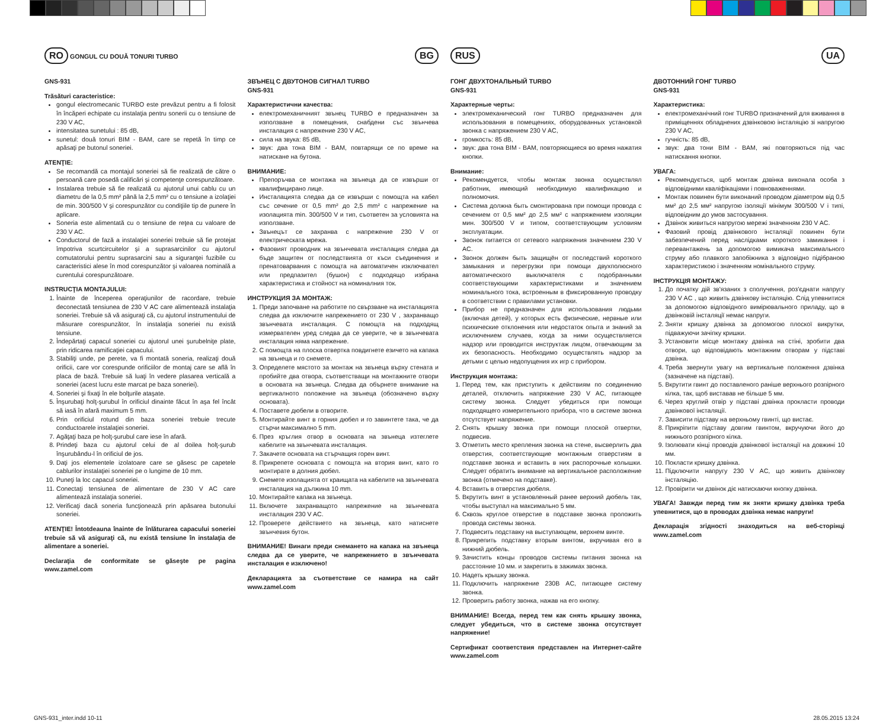RO GONGUL CU DOUĂ TONURI TURBO
GNS-931
Trăsături caracteristice:
gongul electromecanic TURBO este prevăzut pentru a fi folosit în încăperi echipate cu instalaţia pentru sonerii cu o tensiune de 230 V AC,
intensitatea sunetului : 85 dB,
sunetul: două tonuri BIM - BAM, care se repetă în timp ce apăsaţi pe butonul soneriei.
ATENŢIE:
Se recomandă ca montajul soneriei să fie realizată de către o persoană care posedă calificări şi competenţe corespunzătoare.
Instalarea trebuie să fie realizată cu ajutorul unui cablu cu un diametru de la 0,5 mm² până la 2,5 mm² cu o tensiune a izolaţiei de min. 300/500 V şi corespunzător cu condiţiile tip de punere în aplicare.
Soneria este alimentată cu o tensiune de reţea cu valoare de 230 V AC.
Conductorul de fază a instalaţiei soneriei trebuie să fie protejat împotriva scurtcircuitelor şi a suprasarcinilor cu ajutorul comutatorului pentru suprasarcini sau a siguranţei fuzibile cu caracteristici alese în mod corespunzător şi valoarea nominală a curentului corespunzătoare.
INSTRUCŢIA MONTAJULUI:
1. Înainte de începerea operaţiunilor de racordare, trebuie deconectată tensiunea de 230 V AC care alimentează instalaţia soneriei. Trebuie să vă asiguraţi că, cu ajutorul instrumentului de măsurare corespunzător, în instalaţia soneriei nu există tensiune.
2. Îndepărtaţi capacul soneriei cu ajutorul unei şurubelniţe plate, prin ridicarea ramificaţiei capacului.
3. Stabiliţi unde, pe perete, va fi montată soneria, realizaţi două orificii, care vor corespunde orificiilor de montaj care se află în placa de bază. Trebuie să luaţi în vedere plasarea verticală a soneriei (acest lucru este marcat pe baza soneriei).
4. Soneriei şi fixaţi în ele bolţurile ataşate.
5. Înşurubaţi holţ-şurubul în orificiul dinainte făcut în aşa fel încât să iasă în afară maximum 5 mm.
6. Prin orificiul rotund din baza soneriei trebuie trecute conductoarele instalaţiei soneriei.
7. Agăţaţi baza pe holţ-şurubul care iese în afară.
8. Prindeţi baza cu ajutorul celui de al doilea holţ-şurub înşurubându-l în orificiul de jos.
9. Daţi jos elementele izolatoare care se găsesc pe capetele cablurilor instalaţiei soneriei pe o lungime de 10 mm.
10. Puneţi la loc capacul soneriei.
11. Conectaţi tensiunea de alimentare de 230 V AC care alimentează instalaţia soneriei.
12. Verificaţi dacă soneria funcţionează prin apăsarea butonului soneriei.
ATENŢIE! Întotdeauna înainte de înlăturarea capacului soneriei trebuie să vă asiguraţi că, nu există tensiune în instalaţia de alimentare a soneriei.
Declaraţia de conformitate se găseşte pe pagina www.zamel.com
BG
ЗВЪНЕЦ С ДВУТОНОВ СИГНАЛ TURBO
GNS-931
Характеристични качества:
електромеханичният звънец TURBO е предназначен за използване в помещения, снабдени със звънчева инсталация с напрежение 230 V AC,
сила на звука: 85 dB,
звук: два тона BIM - BAM, повтарящи се по време на натискане на бутона.
ВНИМАНИЕ:
Препоръчва се монтажа на звънеца да се извърши от квалифицирано лице.
Инсталацията следва да се извърши с помощта на кабел със сечение от 0,5 mm² до 2,5 mm² с напрежение на изолацията min. 300/500 V и тип, съответен за условията на използване.
Звънецът се захранва с напрежение 230 V от електрическата мрежа.
Фазовият проводник на звънчевата инсталация следва да бъде защитен от последствията от къси съединения и пренатоварвания с помощта на автоматичен изключвател или предпазител (бушон) с подходящо избрана характеристика и стойност на номиналния ток.
ИНСТРУКЦИЯ ЗА МОНТАЖ:
1. Преди започване на работите по свързване на инсталацията следва да изключите напрежението от 230 V , захранващо звънчевата инсталация. С помощта на подходящ измервателен уред следва да се уверите, че в звънчевата инсталация няма напрежение.
2. С помощта на плоска отвертка повдигнете езичето на капака на звънеца и го снемете.
3. Определете мястото за монтаж на звънеца върху стената и пробийте два отвора, съответстващи на монтажните отвори в основата на звънеца. Следва да обърнете внимание на вертикалното положение на звънеца (обозначено върху основата).
4. Поставете дюбели в отворите.
5. Монтирайте винт в горния дюбел и го завинтете така, че да стърчи максимално 5 mm.
6. През кръглия отвор в основата на звънеца изтеглете кабелите на звънчевата инсталация.
7. Закачете основата на стърчащия горен винт.
8. Прикрепете основата с помощта на втория винт, като го монтирате в долния дюбел.
9. Снемете изолацията от краищата на кабелите на звънчевата инсталация на дължина 10 mm.
10. Монтирайте капака на звънеца.
11. Включете захранващото напрежение на звънчевата инсталация 230 V AC.
12. Проверете действието на звънеца, като натиснете звънчевия бутон.
ВНИМАНИЕ! Винаги преди снемането на капака на звънеца следва да се уверите, че напрежението в звънчевата инсталация е изключено!
Декларацията за съответствие се намира на сайт www.zamel.com
RUS
ГОНГ ДВУХТОНАЛЬНЫЙ TURBO
GNS-931
Характерные черты:
электромеханический гонг TURBO предназначен для использования в помещениях, оборудованных установкой звонка с напряжением 230 V AC,
громкость: 85 dB,
звук: два тона BIM - BAM, повторяющиеся во время нажатия кнопки.
Внимание:
Рекомендуется, чтобы монтаж звонка осуществлял работник, имеющий необходимую квалификацию и полномочия.
Система должна быть смонтирована при помощи провода с сечением от 0,5 мм² до 2,5 мм² с напряжением изоляции мин. 300/500 V и типом, соответствующим условиям эксплуатации.
Звонок питается от сетевого напряжения значением 230 V AC.
Звонок должен быть защищён от последствий короткого замыкания и перегрузки при помощи двухполюсного автоматического выключателя с подобранными соответствующими характеристиками и значением номинального тока, встроенным в фиксированную проводку в соответствии с правилами установки.
Прибор не предназначен для использования людьми (включая детей), у которых есть физические, нервные или психические отклонения или недостаток опыта и знаний за исключением случаев, когда за ними осуществляется надзор или проводится инструктаж лицом, отвечающим за их безопасность. Необходимо осуществлять надзор за детьми с целью недопущения их игр с прибором.
Инструкция монтажа:
1. Перед тем, как приступить к действиям по соединению деталей, отключить напряжение 230 V AC, питающее систему звонка. Следует убедиться при помощи подходящего измерительного прибора, что в системе звонка отсутствует напряжение.
2. Снять крышку звонка при помощи плоской отвертки, подвесив.
3. Отметить место крепления звонка на стене, высверлить два отверстия, соответствующие монтажным отверстиям в подставке звонка и вставить в них распорочные колышки. Следует обратить внимание на вертикальное расположение звонка (отмечено на подставке).
4. Вставить в отверстия дюбеля.
5. Вкрутить винт в установленный ранее верхний дюбель так, чтобы выступал на максимально 5 мм.
6. Сквозь круглое отверстие в подставке звонка проложить провода системы звонка.
7. Подвесить подставку на выступающем, верхнем винте.
8. Прикрепить подставку вторым винтом, вкручивая его в нижний дюбель.
9. Зачистить концы проводов системы питания звонка на расстояние 10 мм. и закрепить в зажимах звонка.
10. Надеть крышку звонка.
11. Подключить напряжение 230В AC, питающее систему звонка.
12. Проверить работу звонка, нажав на его кнопку.
ВНИМАНИЕ! Всегда, перед тем как снять крышку звонка, следует убедиться, что в системе звонка отсутствует напряжение!
Сертификат соответствия представлен на Интернет-сайте www.zamel.com
UA
ДВОТОННИЙ ГОНГ TURBO
GNS-931
Характеристика:
електромеханічний гонг TURBO призначений для вживання в приміщеннях обладнених дзвінковою інсталяцію зі напругою 230 V AC,
гучність: 85 dB,
звук: два тони BIM - BAM, які повторяються під час натискання кнопки.
УВАГА:
Рекомендується, щоб монтаж дзвінка виконала особа з відповідними кваліфікаціями і повноваженнями.
Монтаж повинен бути виконаний проводом діаметром від 0,5 мм² до 2,5 мм² напругою ізоляції мінімум 300/500 V і типі, відповідним до умов застосування.
Дзвінок живиться напругою мережі значенням 230 V AC.
Фазовий провід дзвінкового інсталяції повинен бути забезпечений перед наслідками короткого замикання і перевантажень за допомогою вимикача максимального струму або плавкого запобіжника з відповідно підібраною характеристикою і значенням номінального струму.
ІНСТРУКЦІЯ МОНТАЖУ:
1. До початку дій зв'язаних з сполучення, роз'єднати напругу 230 V AC , що живить дзвінкову інсталяцію. Слід упевнитися за допомогою відповідного вимірювального приладу, що в дзвінковій інсталяції немає напруги.
2. Зняти кришку дзвінка за допомогою плоскої викрутки, підважуючи зачіпку кришки.
3. Установити місце монтажу дзвінка на стіні, зробити два отвори, що відповідають монтажним отворам у підставі дзвінка.
4. Треба звернути увагу на вертикальне положення дзвінка (зазначене на підставі).
5. Вкрутити гвинт до поставленого раніше верхнього розпірного кілка, так, щоб виставав не більше 5 мм.
6. Через круглий отвір у підставі дзвінка прокласти проводи дзвінкової інсталяції.
7. Зависити підставу на верхньому гвинті, що вистає.
8. Прикріпити підставу довгим гвинтом, вкручуючи його до нижнього розпірного кілка.
9. Ізолювати кінці проводів дзвінкової інсталяції на довжині 10 мм.
10. Покласти кришку дзвінка.
11. Підключити напругу 230 V AC, що живить дзвінкову інсталяцію.
12. Провірити чи дзвінок діє натискаючи кнопку дзвінка.
УВАГА! Завжди перед тим як зняти кришку дзвінка треба упевнитися, що в проводах дзвінка немає напруги!
Декларація згідності знаходиться на веб-сторінці www.zamel.com
GNS-931_inter.indd 10-11 28.05.2015 13:24